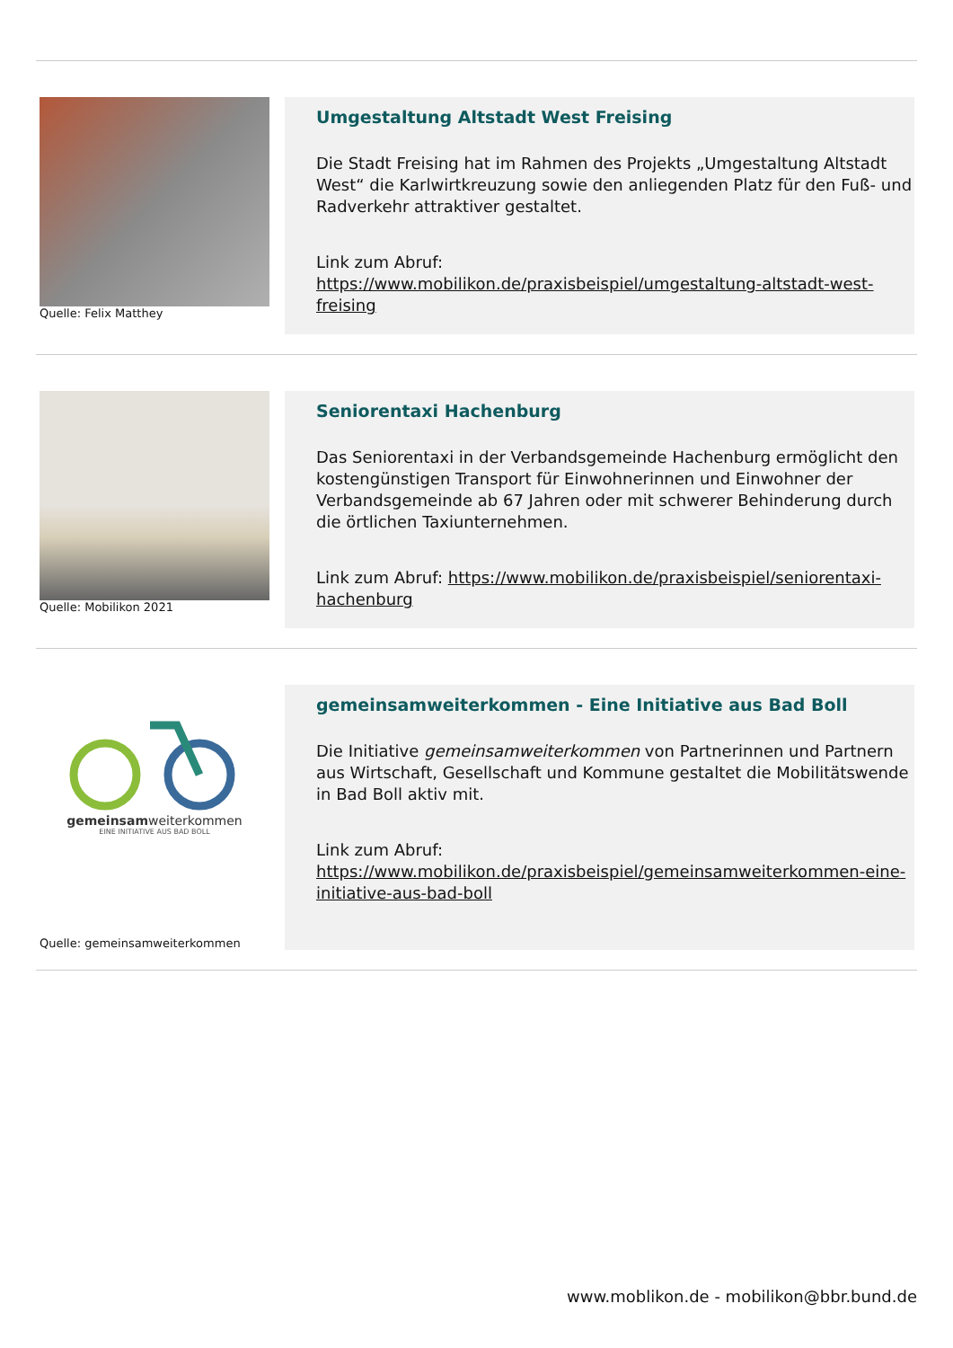Quelle: Felix Matthey
Umgestaltung Altstadt West Freising
Die Stadt Freising hat im Rahmen des Projekts „Umgestaltung Altstadt West“ die Karlwirtkreuzung sowie den anliegenden Platz für den Fuß- und Radverkehr attraktiver gestaltet.
Link zum Abruf:
https://www.mobilikon.de/praxisbeispiel/umgestaltung-altstadt-west-freising
Quelle: Mobilikon 2021
Seniorentaxi Hachenburg
Das Seniorentaxi in der Verbandsgemeinde Hachenburg ermöglicht den kostengünstigen Transport für Einwohnerinnen und Einwohner der Verbandsgemeinde ab 67 Jahren oder mit schwerer Behinderung durch die örtlichen Taxiunternehmen.
Link zum Abruf: https://www.mobilikon.de/praxisbeispiel/seniorentaxi-hachenburg
gemeinsamweiterkommen
EINE INITIATIVE AUS BAD BOLL
Quelle: gemeinsamweiterkommen
gemeinsamweiterkommen - Eine Initiative aus Bad Boll
Die Initiative gemeinsamweiterkommen von Partnerinnen und Partnern aus Wirtschaft, Gesellschaft und Kommune gestaltet die Mobilitätswende in Bad Boll aktiv mit.
Link zum Abruf:
https://www.mobilikon.de/praxisbeispiel/gemeinsamweiterkommen-eine-initiative-aus-bad-boll
www.moblikon.de - mobilikon@bbr.bund.de